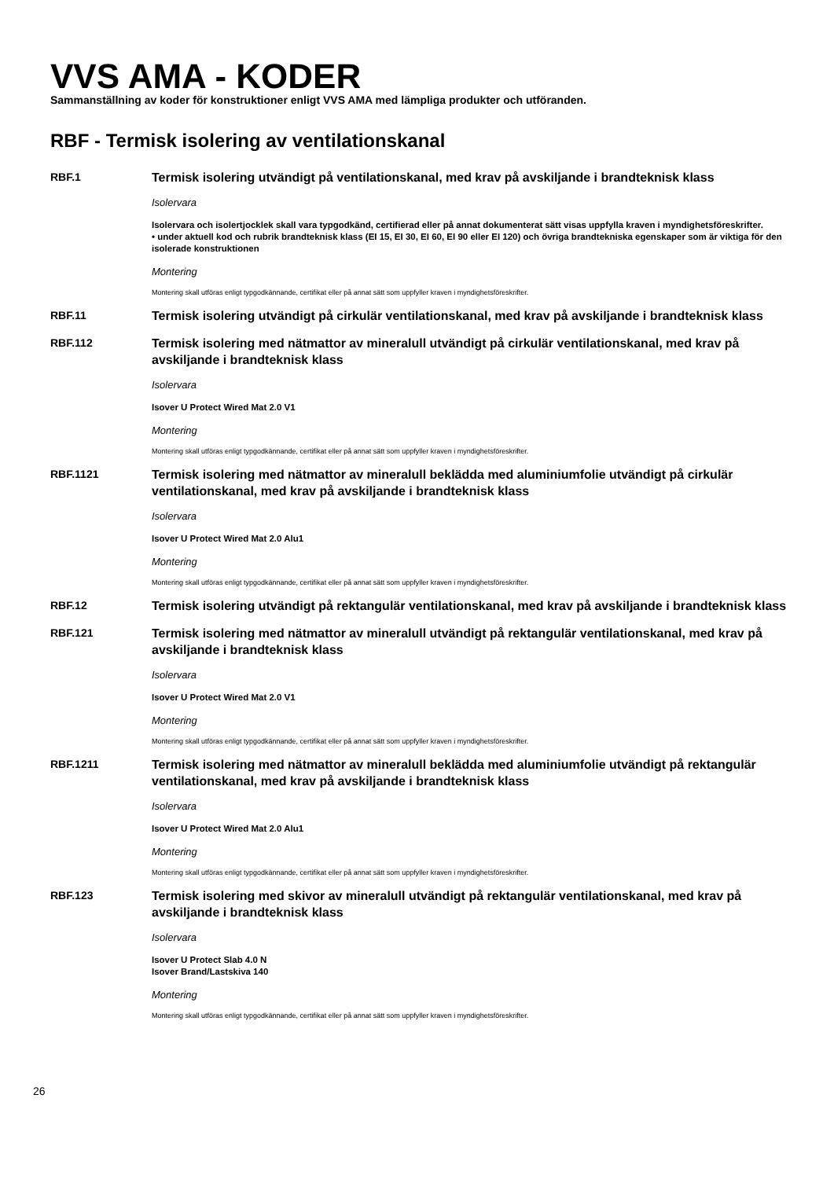VVS AMA - KODER
Sammanställning av koder för konstruktioner enligt VVS AMA med lämpliga produkter och utföranden.
RBF - Termisk isolering av ventilationskanal
RBF.1
Termisk isolering utvändigt på ventilationskanal, med krav på avskiljande i brandteknisk klass
Isolervara
Isolervara och isolertjocklek skall vara typgodkänd, certifierad eller på annat dokumenterat sätt visas uppfylla kraven i myndighetsföreskrifter.
• under aktuell kod och rubrik brandteknisk klass (EI 15, EI 30, EI 60, EI 90 eller EI 120) och övriga brandtekniska egenskaper som är viktiga för den isolerade konstruktionen
Montering
Montering skall utföras enligt typgodkännande, certifikat eller på annat sätt som uppfyller kraven i myndighetsföreskrifter.
RBF.11
Termisk isolering utvändigt på cirkulär ventilationskanal, med krav på avskiljande i brandteknisk klass
RBF.112
Termisk isolering med nätmattor av mineralull utvändigt på cirkulär ventilationskanal, med krav på avskiljande i brandteknisk klass
Isolervara
Isover U Protect Wired Mat 2.0 V1
Montering
Montering skall utföras enligt typgodkännande, certifikat eller på annat sätt som uppfyller kraven i myndighetsföreskrifter.
RBF.1121
Termisk isolering med nätmattor av mineralull beklädda med aluminiumfolie utvändigt på cirkulär ventilationskanal, med krav på avskiljande i brandteknisk klass
Isolervara
Isover U Protect Wired Mat 2.0 Alu1
Montering
Montering skall utföras enligt typgodkännande, certifikat eller på annat sätt som uppfyller kraven i myndighetsföreskrifter.
RBF.12
Termisk isolering utvändigt på rektangulär ventilationskanal, med krav på avskiljande i brandteknisk klass
RBF.121
Termisk isolering med nätmattor av mineralull utvändigt på rektangulär ventilationskanal, med krav på avskiljande i brandteknisk klass
Isolervara
Isover U Protect Wired Mat 2.0 V1
Montering
Montering skall utföras enligt typgodkännande, certifikat eller på annat sätt som uppfyller kraven i myndighetsföreskrifter.
RBF.1211
Termisk isolering med nätmattor av mineralull beklädda med aluminiumfolie utvändigt på rektangulär ventilationskanal, med krav på avskiljande i brandteknisk klass
Isolervara
Isover U Protect Wired Mat 2.0 Alu1
Montering
Montering skall utföras enligt typgodkännande, certifikat eller på annat sätt som uppfyller kraven i myndighetsföreskrifter.
RBF.123
Termisk isolering med skivor av mineralull utvändigt på rektangulär ventilationskanal, med krav på avskiljande i brandteknisk klass
Isolervara
Isover U Protect Slab 4.0 N
Isover Brand/Lastskiva 140
Montering
Montering skall utföras enligt typgodkännande, certifikat eller på annat sätt som uppfyller kraven i myndighetsföreskrifter.
26